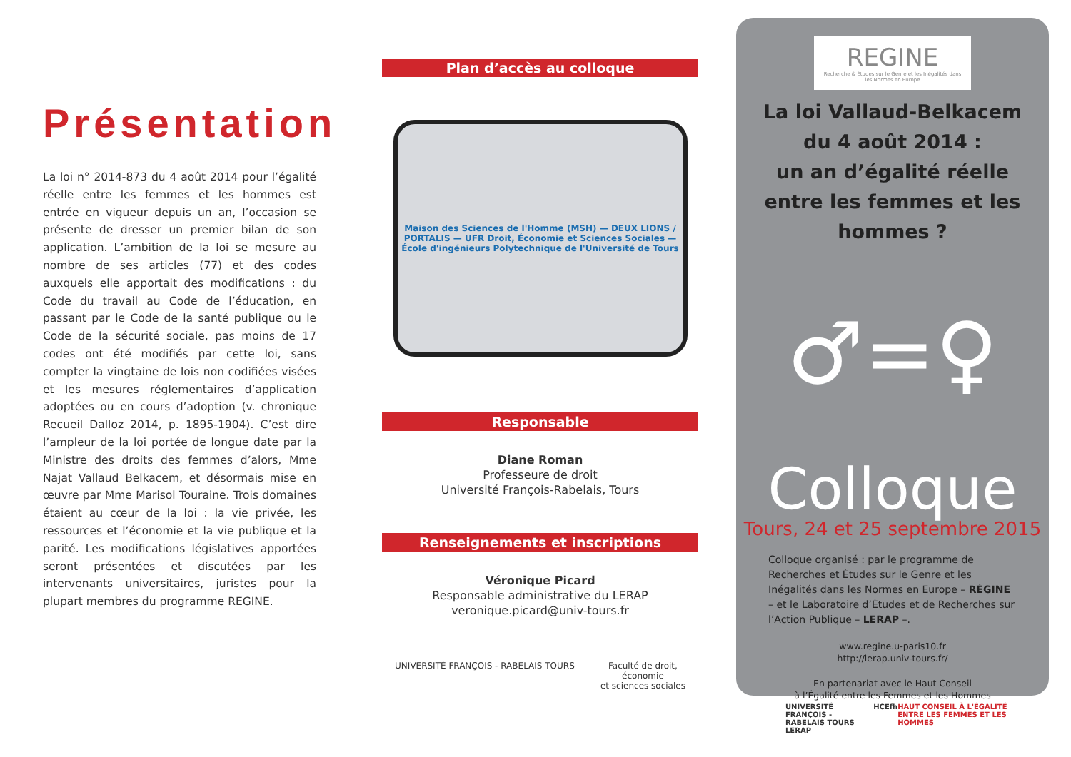Présentation
La loi n° 2014-873 du 4 août 2014 pour l’égalité réelle entre les femmes et les hommes est entrée en vigueur depuis un an, l’occasion se présente de dresser un premier bilan de son application. L’ambition de la loi se mesure au nombre de ses articles (77) et des codes auxquels elle apportait des modifications : du Code du travail au Code de l’éducation, en passant par le Code de la santé publique ou le Code de la sécurité sociale, pas moins de 17 codes ont été modifiés par cette loi, sans compter la vingtaine de lois non codifiées visées et les mesures réglementaires d’application adoptées ou en cours d’adoption (v. chronique Recueil Dalloz 2014, p. 1895-1904). C’est dire l’ampleur de la loi portée de longue date par la Ministre des droits des femmes d’alors, Mme Najat Vallaud Belkacem, et désormais mise en œuvre par Mme Marisol Touraine. Trois domaines étaient au cœur de la loi : la vie privée, les ressources et l’économie et la vie publique et la parité. Les modifications législatives apportées seront présentées et discutées par les intervenants universitaires, juristes pour la plupart membres du programme REGINE.
Plan d’accès au colloque
Maison des Sciences de l'Homme (MSH) — DEUX LIONS / PORTALIS — UFR Droit, Économie et Sciences Sociales — École d'ingénieurs Polytechnique de l'Université de Tours
Responsable
Diane Roman
Professeure de droit
Université François-Rabelais, Tours
Renseignements et inscriptions
Véronique Picard
Responsable administrative du LERAP
veronique.picard@univ-tours.fr
UNIVERSITÉ FRANÇOIS - RABELAIS TOURS Faculté de droit,
économie
et sciences sociales
REGINE
Recherche & Études sur le Genre et les Inégalités dans les Normes en Europe
La loi Vallaud-Belkacem
du 4 août 2014 :
un an d’égalité réelle
entre les femmes et les hommes ?
♂=♀
Colloque
Tours, 24 et 25 septembre 2015
Colloque organisé : par le programme de Recherches et Études sur le Genre et les Inégalités dans les Normes en Europe – RÉGINE – et le Laboratoire d’Études et de Recherches sur l’Action Publique – LERAP –.
www.regine.u-paris10.fr
http://lerap.univ-tours.fr/
En partenariat avec le Haut Conseil
à l’Égalité entre les Femmes et les Hommes
UNIVERSITÉ FRANÇOIS - RABELAIS TOURS LERAP HCEfh HAUT CONSEIL À L'ÉGALITÉ ENTRE LES FEMMES ET LES HOMMES